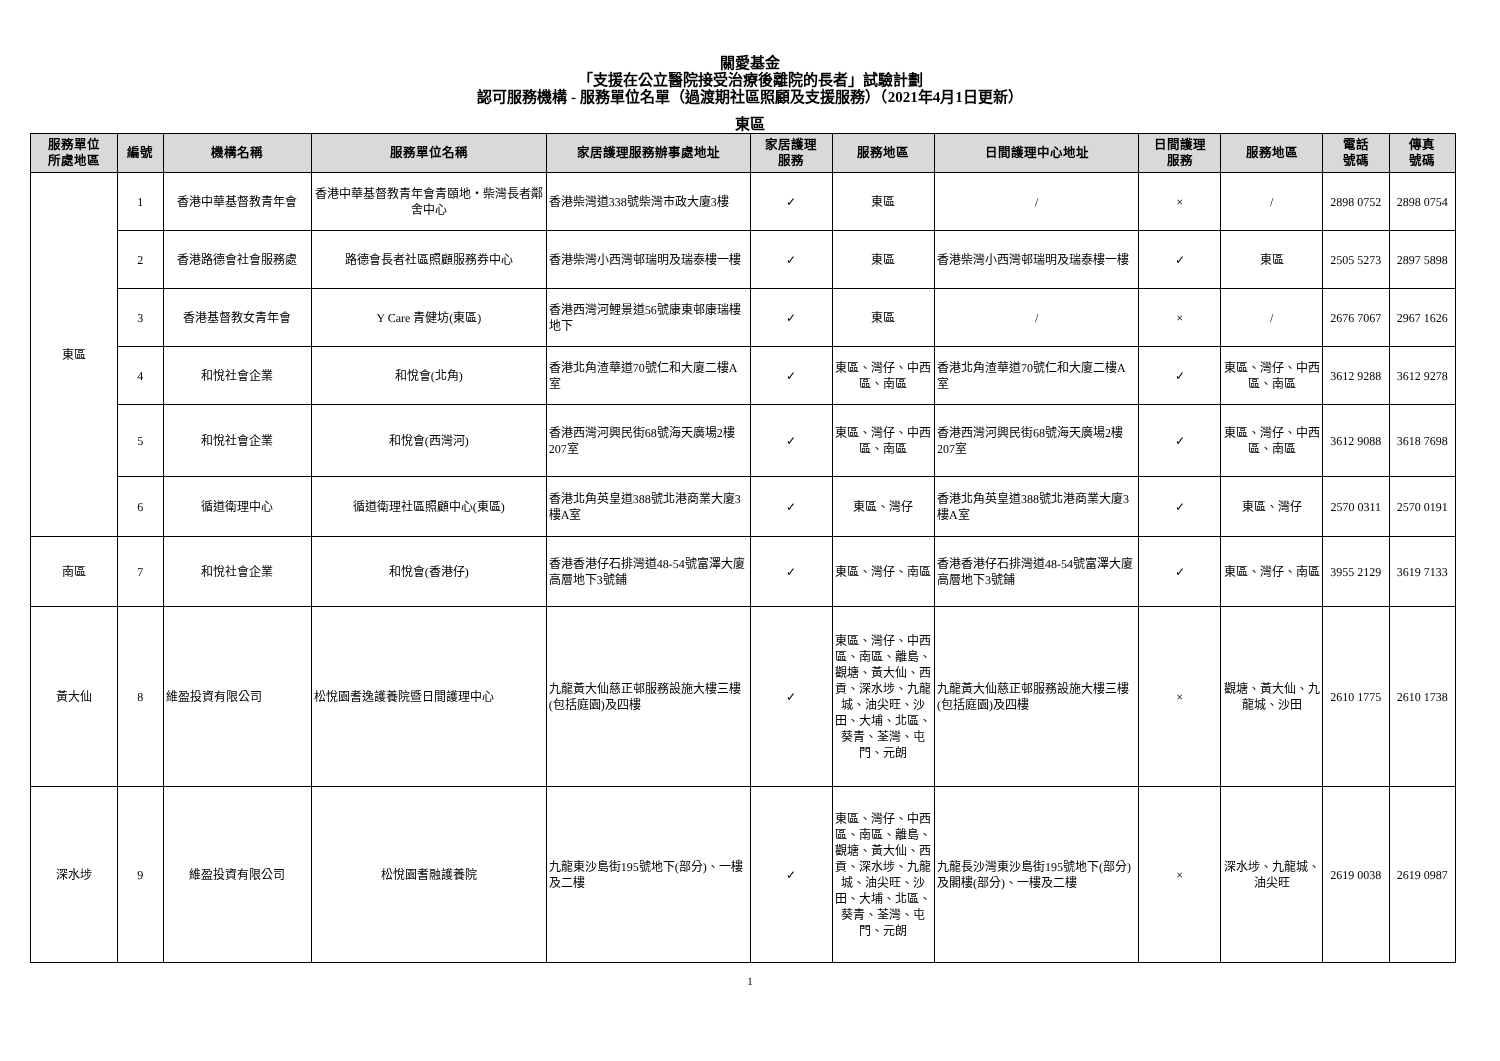關愛基金
「支援在公立醫院接受治療後離院的長者」試驗計劃
認可服務機構 - 服務單位名單（過渡期社區照顧及支援服務）（2021年4月1日更新）
東區
| 服務單位 所處地區 | 編號 | 機構名稱 | 服務單位名稱 | 家居護理服務辦事處地址 | 家居護理 服務 | 服務地區 | 日間護理中心地址 | 日間護理 服務 | 服務地區 | 電話 號碼 | 傳真 號碼 |
| --- | --- | --- | --- | --- | --- | --- | --- | --- | --- | --- | --- |
| 東區 | 1 | 香港中華基督教青年會 | 香港中華基督教青年會青頤地・柴灣長者鄰舍中心 | 香港柴灣道338號柴灣市政大廈3樓 | ✓ | 東區 | / | × | / | 2898 0752 | 2898 0754 |
| | 2 | 香港路德會社會服務處 | 路德會長者社區照顧服務券中心 | 香港柴灣小西灣邨瑞明及瑞泰樓一樓 | ✓ | 東區 | 香港柴灣小西灣邨瑞明及瑞泰樓一樓 | ✓ | 東區 | 2505 5273 | 2897 5898 |
| | 3 | 香港基督教女青年會 | Y Care 青健坊(東區) | 香港西灣河鯉景道56號康東邨康瑞樓地下 | ✓ | 東區 | / | × | / | 2676 7067 | 2967 1626 |
| | 4 | 和悅社會企業 | 和悅會(北角) | 香港北角渣華道70號仁和大廈二樓A室 | ✓ | 東區、灣仔、中西區、南區 | 香港北角渣華道70號仁和大廈二樓A室 | ✓ | 東區、灣仔、中西區、南區 | 3612 9288 | 3612 9278 |
| | 5 | 和悅社會企業 | 和悅會(西灣河) | 香港西灣河興民街68號海天廣場2樓207室 | ✓ | 東區、灣仔、中西區、南區 | 香港西灣河興民街68號海天廣場2樓207室 | ✓ | 東區、灣仔、中西區、南區 | 3612 9088 | 3618 7698 |
| | 6 | 循道衛理中心 | 循道衛理社區照顧中心(東區) | 香港北角英皇道388號北港商業大廈3樓A室 | ✓ | 東區、灣仔 | 香港北角英皇道388號北港商業大廈3樓A室 | ✓ | 東區、灣仔 | 2570 0311 | 2570 0191 |
| 南區 | 7 | 和悅社會企業 | 和悅會(香港仔) | 香港香港仔石排灣道48-54號富澤大廈高層地下3號鋪 | ✓ | 東區、灣仔、南區 | 香港香港仔石排灣道48-54號富澤大廈高層地下3號鋪 | ✓ | 東區、灣仔、南區 | 3955 2129 | 3619 7133 |
| 黃大仙 | 8 | 維盈投資有限公司 | 松悅園耆逸護養院暨日間護理中心 | 九龍黃大仙慈正邨服務設施大樓三樓(包括庭園)及四樓 | ✓ | 東區、灣仔、中西區、南區、離島、觀塘、黃大仙、西貢、深水埗、九龍城、油尖旺、沙田、大埔、北區、葵青、荃灣、屯門、元朗 | 九龍黃大仙慈正邨服務設施大樓三樓(包括庭園)及四樓 | × | 觀塘、黃大仙、九龍城、沙田 | 2610 1775 | 2610 1738 |
| 深水埗 | 9 | 維盈投資有限公司 | 松悅園耆融護養院 | 九龍東沙島街195號地下(部分)、一樓及二樓 | ✓ | 東區、灣仔、中西區、南區、離島、觀塘、黃大仙、西貢、深水埗、九龍城、油尖旺、沙田、大埔、北區、葵青、荃灣、屯門、元朗 | 九龍長沙灣東沙島街195號地下(部分)及閣樓(部分)、一樓及二樓 | × | 深水埗、九龍城、油尖旺 | 2619 0038 | 2619 0987 |
1